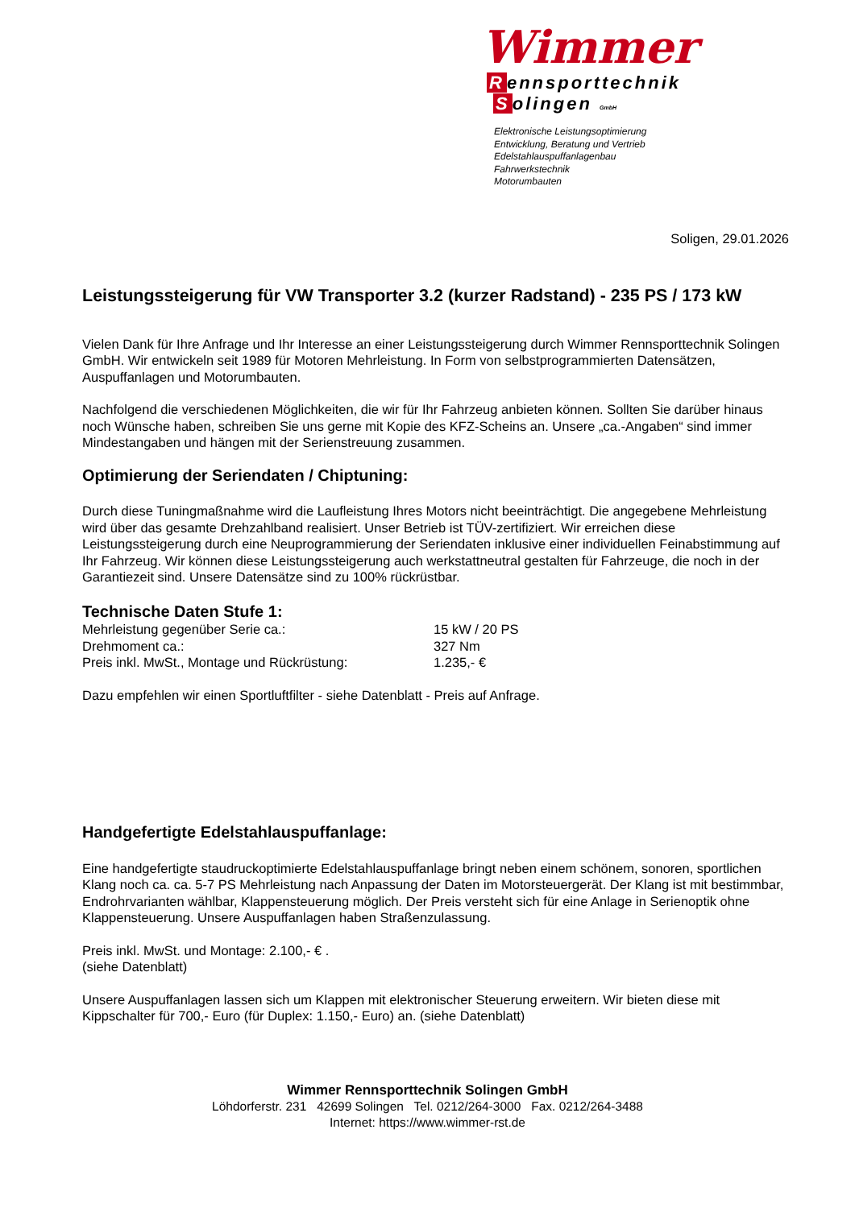Wimmer
Rennsporttechnik
Solingen GmbH
Elektronische Leistungsoptimierung
Entwicklung, Beratung und Vertrieb
Edelstahlauspuffanlagenbau
Fahrwerkstechnik
Motorumbauten
Soligen, 29.01.2026
Leistungssteigerung für VW Transporter 3.2 (kurzer Radstand) - 235 PS / 173 kW
Vielen Dank für Ihre Anfrage und Ihr Interesse an einer Leistungssteigerung durch Wimmer Rennsporttechnik Solingen GmbH. Wir entwickeln seit 1989 für Motoren Mehrleistung. In Form von selbstprogrammierten Datensätzen, Auspuffanlagen und Motorumbauten.
Nachfolgend die verschiedenen Möglichkeiten, die wir für Ihr Fahrzeug anbieten können. Sollten Sie darüber hinaus noch Wünsche haben, schreiben Sie uns gerne mit Kopie des KFZ-Scheins an. Unsere „ca.-Angaben“ sind immer Mindestangaben und hängen mit der Serienstreuung zusammen.
Optimierung der Seriendaten / Chiptuning:
Durch diese Tuningmaßnahme wird die Laufleistung Ihres Motors nicht beeinträchtigt. Die angegebene Mehrleistung wird über das gesamte Drehzahlband realisiert. Unser Betrieb ist TÜV-zertifiziert. Wir erreichen diese Leistungssteigerung durch eine Neuprogrammierung der Seriendaten inklusive einer individuellen Feinabstimmung auf Ihr Fahrzeug. Wir können diese Leistungssteigerung auch werkstattneutral gestalten für Fahrzeuge, die noch in der Garantiezeit sind. Unsere Datensätze sind zu 100% rückrüstbar.
Technische Daten Stufe 1:
Mehrleistung gegenüber Serie ca.: 15 kW / 20 PS
Drehmoment ca.: 327 Nm
Preis inkl. MwSt., Montage und Rückrüstung: 1.235,- €
Dazu empfehlen wir einen Sportluftfilter - siehe Datenblatt - Preis auf Anfrage.
Handgefertigte Edelstahlauspuffanlage:
Eine handgefertigte staudruckoptimierte Edelstahlauspuffanlage bringt neben einem schönem, sonoren, sportlichen Klang noch ca. ca. 5-7 PS Mehrleistung nach Anpassung der Daten im Motorsteuergerät. Der Klang ist mit bestimmbar, Endrohrvarianten wählbar, Klappensteuerung möglich. Der Preis versteht sich für eine Anlage in Serienoptik ohne Klappensteuerung. Unsere Auspuffanlagen haben Straßenzulassung.
Preis inkl. MwSt. und Montage: 2.100,- € .
(siehe Datenblatt)
Unsere Auspuffanlagen lassen sich um Klappen mit elektronischer Steuerung erweitern. Wir bieten diese mit Kippschalter für 700,- Euro (für Duplex: 1.150,- Euro) an. (siehe Datenblatt)
Wimmer Rennsporttechnik Solingen GmbH
Löhdorferstr. 231 42699 Solingen Tel. 0212/264-3000 Fax. 0212/264-3488
Internet: https://www.wimmer-rst.de